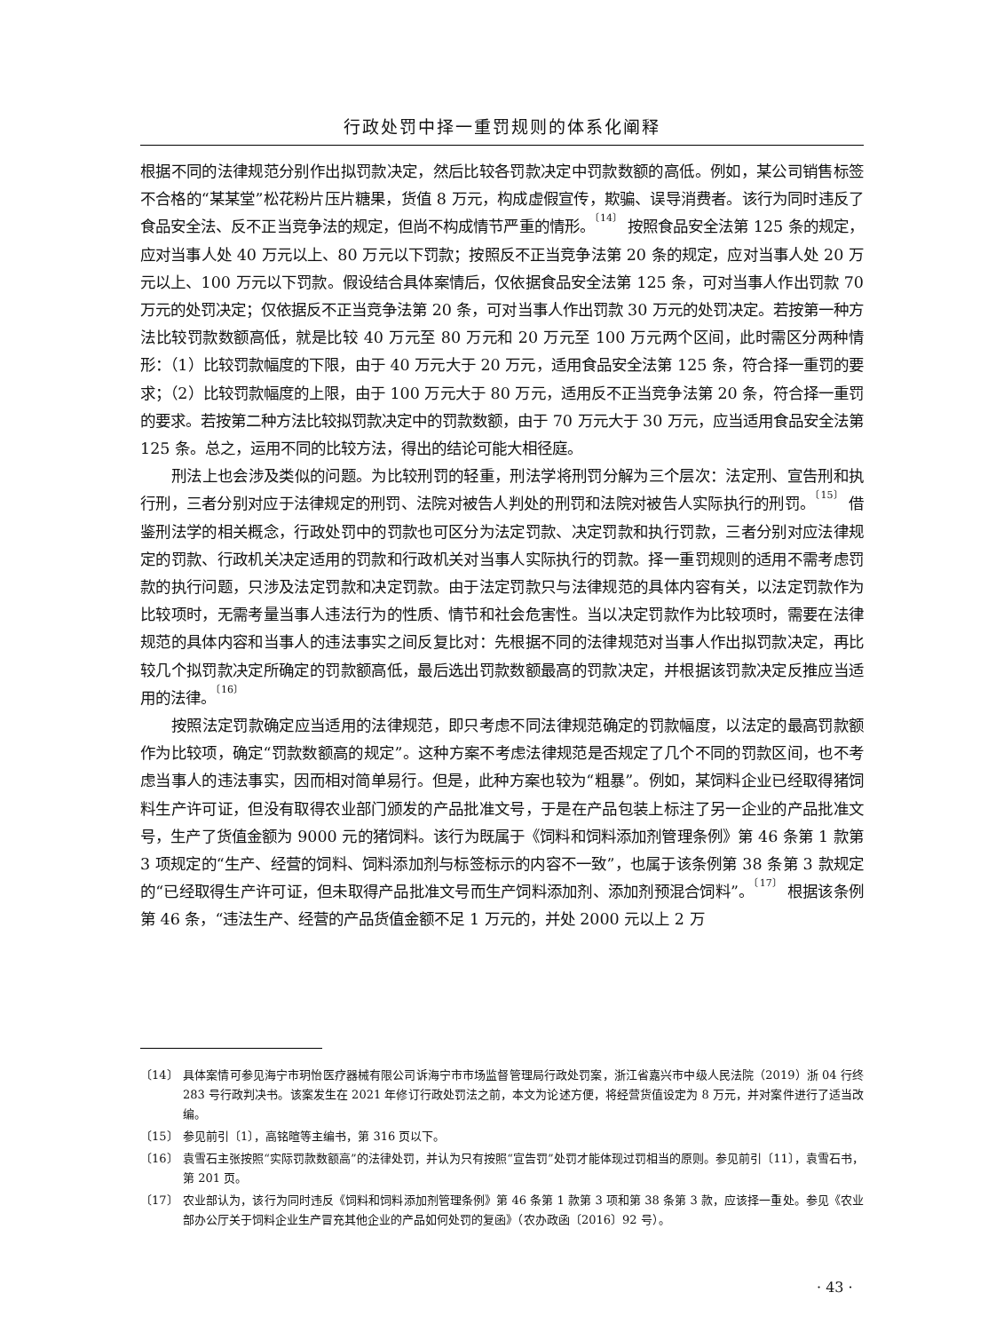行政处罚中择一重罚规则的体系化阐释
根据不同的法律规范分别作出拟罚款决定，然后比较各罚款决定中罚款数额的高低。例如，某公司销售标签不合格的“某某堂”松花粉片压片糖果，货值 8 万元，构成虚假宣传，欺骗、误导消费者。该行为同时违反了食品安全法、反不正当竞争法的规定，但尚不构成情节严重的情形。<sup>〔14〕</sup> 按照食品安全法第 125 条的规定，应对当事人处 40 万元以上、80 万元以下罚款；按照反不正当竞争法第 20 条的规定，应对当事人处 20 万元以上、100 万元以下罚款。假设结合具体案情后，仅依据食品安全法第 125 条，可对当事人作出罚款 70 万元的处罚决定；仅依据反不正当竞争法第 20 条，可对当事人作出罚款 30 万元的处罚决定。若按第一种方法比较罚款数额高低，就是比较 40 万元至 80 万元和 20 万元至 100 万元两个区间，此时需区分两种情形：（1）比较罚款幅度的下限，由于 40 万元大于 20 万元，适用食品安全法第 125 条，符合择一重罚的要求；（2）比较罚款幅度的上限，由于 100 万元大于 80 万元，适用反不正当竞争法第 20 条，符合择一重罚的要求。若按第二种方法比较拟罚款决定中的罚款数额，由于 70 万元大于 30 万元，应当适用食品安全法第 125 条。总之，运用不同的比较方法，得出的结论可能大相径庭。
刑法上也会涉及类似的问题。为比较刑罚的轻重，刑法学将刑罚分解为三个层次：法定刑、宣告刑和执行刑，三者分别对应于法律规定的刑罚、法院对被告人判处的刑罚和法院对被告人实际执行的刑罚。<sup>〔15〕</sup> 借鉴刑法学的相关概念，行政处罚中的罚款也可区分为法定罚款、决定罚款和执行罚款，三者分别对应法律规定的罚款、行政机关决定适用的罚款和行政机关对当事人实际执行的罚款。择一重罚规则的适用不需考虑罚款的执行问题，只涉及法定罚款和决定罚款。由于法定罚款只与法律规范的具体内容有关，以法定罚款作为比较项时，无需考量当事人违法行为的性质、情节和社会危害性。当以决定罚款作为比较项时，需要在法律规范的具体内容和当事人的违法事实之间反复比对：先根据不同的法律规范对当事人作出拟罚款决定，再比较几个拟罚款决定所确定的罚款额高低，最后选出罚款数额最高的罚款决定，并根据该罚款决定反推应当适用的法律。<sup>〔16〕</sup>
按照法定罚款确定应当适用的法律规范，即只考虑不同法律规范确定的罚款幅度，以法定的最高罚款额作为比较项，确定“罚款数额高的规定”。这种方案不考虑法律规范是否规定了几个不同的罚款区间，也不考虑当事人的违法事实，因而相对简单易行。但是，此种方案也较为“粗暴”。例如，某饲料企业已经取得猪饲料生产许可证，但没有取得农业部门颁发的产品批准文号，于是在产品包装上标注了另一企业的产品批准文号，生产了货值金额为 9000 元的猪饲料。该行为既属于《饲料和饲料添加剂管理条例》第 46 条第 1 款第 3 项规定的“生产、经营的饲料、饲料添加剂与标签标示的内容不一致”，也属于该条例第 38 条第 3 款规定的“已经取得生产许可证，但未取得产品批准文号而生产饲料添加剂、添加剂预混合饲料”。<sup>〔17〕</sup> 根据该条例第 46 条，“违法生产、经营的产品货值金额不足 1 万元的，并处 2000 元以上 2 万
〔14〕 具体案情可参见海宁市玥怡医疗器械有限公司诉海宁市市场监督管理局行政处罚案，浙江省嘉兴市中级人民法院（2019）浙 04 行终 283 号行政判决书。该案发生在 2021 年修订行政处罚法之前，本文为论述方便，将经营货值设定为 8 万元，并对案件进行了适当改编。
〔15〕 参见前引〔1〕，高铭暄等主编书，第 316 页以下。
〔16〕 袁雪石主张按照“实际罚款数额高”的法律处罚，并认为只有按照“宣告罚”处罚才能体现过罚相当的原则。参见前引〔11〕，袁雪石书，第 201 页。
〔17〕 农业部认为，该行为同时违反《饲料和饲料添加剂管理条例》第 46 条第 1 款第 3 项和第 38 条第 3 款，应该择一重处。参见《农业部办公厅关于饲料企业生产冒充其他企业的产品如何处罚的复函》（农办政函〔2016〕92 号）。
· 43 ·